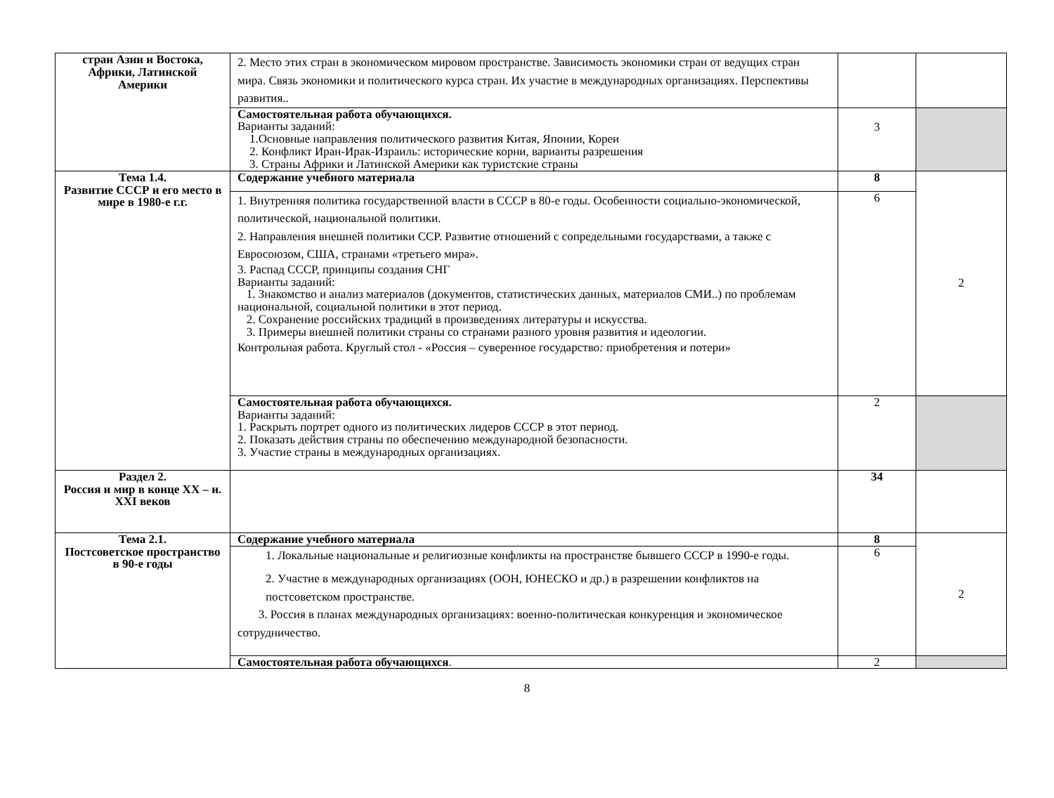| стран Азии и Востока, Африки, Латинской Америки | 2. Место этих стран в экономическом мировом пространстве. Зависимость экономики стран от ведущих стран мира. Связь экономики и политического курса стран. Их участие в международных организациях. Перспективы развития.. | | |
| | Самостоятельная работа обучающихся. Варианты заданий: 1.Основные направления политического развития Китая, Японии, Кореи 2. Конфликт Иран-Ирак-Израиль: исторические корни, варианты разрешения 3. Страны Африки и Латинской Америки как туристские страны | 3 | |
| Тема 1.4. Развитие СССР и его место в мире в 1980-е г.г. | Содержание учебного материала | 8 | 2 |
| | 1. Внутренняя политика государственной власти в СССР в 80-е годы. Особенности социально-экономической, политической, национальной политики. 2. Направления внешней политики ССР. Развитие отношений с сопредельными государствами, а также с Евросоюзом, США, странами «третьего мира». 3. Распад СССР, принципы создания СНГ Варианты заданий: 1. Знакомство и анализ материалов (документов, статистических данных, материалов СМИ..) по проблемам национальной, социальной политики в этот период. 2. Сохранение российских традиций в произведениях литературы и искусства. 3. Примеры внешней политики страны со странами разного уровня развития и идеологии. Контрольная работа. Круглый стол - «Россия – суверенное государство : приобретения и потери» | 6 | |
| | Самостоятельная работа обучающихся. Варианты заданий: 1. Раскрыть портрет одного из политических лидеров СССР в этот период. 2. Показать действия страны по обеспечению международной безопасности. 3. Участие страны в международных организациях. | 2 | |
| Раздел 2. Россия и мир в конце XX – н. XXI веков | | 34 | |
| Тема 2.1. Постсоветское пространство в 90-е годы | Содержание учебного материала | 8 | 2 |
| | 1. Локальные национальные и религиозные конфликты на пространстве бывшего СССР в 1990-е годы. 2. Участие в международных организациях (ООН, ЮНЕСКО и др.) в разрешении конфликтов на постсоветском пространстве. 3. Россия в планах международных организациях: военно-политическая конкуренция и экономическое сотрудничество. | 6 | |
| | Самостоятельная работа обучающихся . | 2 | |
8